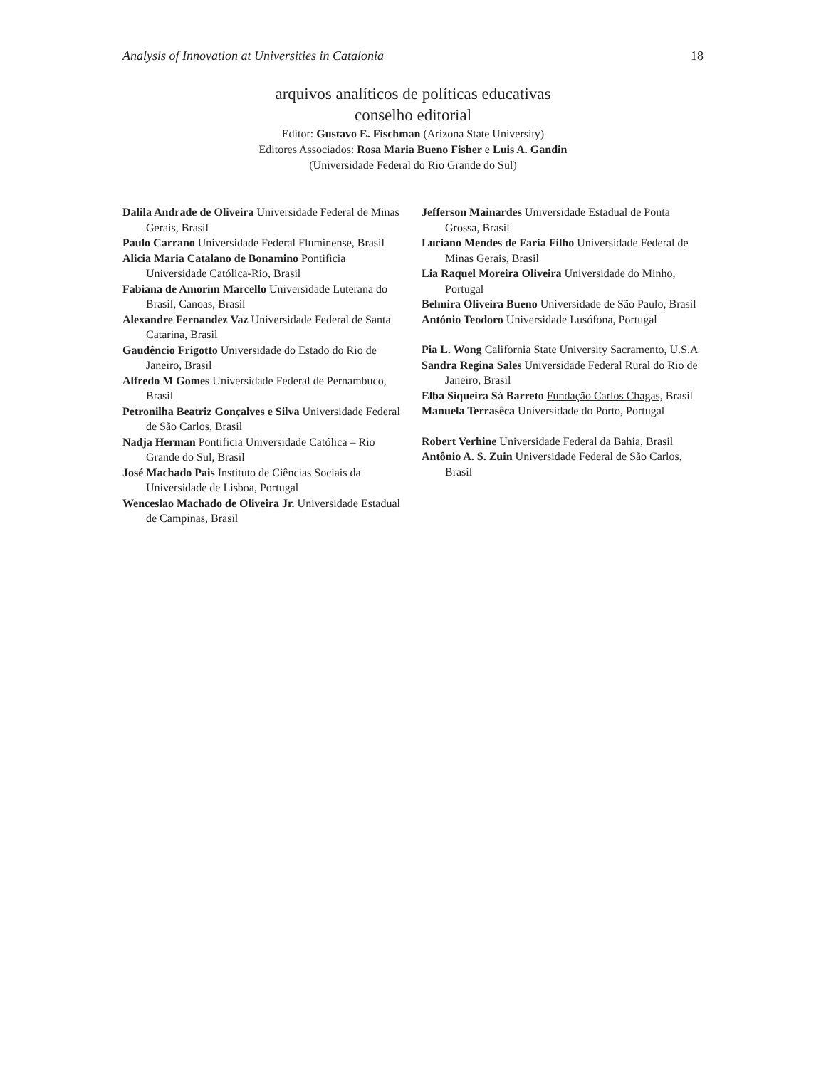Analysis of Innovation at Universities in Catalonia 18
arquivos analíticos de políticas educativas
conselho editorial
Editor: Gustavo E. Fischman (Arizona State University)
Editores Associados: Rosa Maria Bueno Fisher e Luis A. Gandin
(Universidade Federal do Rio Grande do Sul)
Dalila Andrade de Oliveira Universidade Federal de Minas Gerais, Brasil
Paulo Carrano Universidade Federal Fluminense, Brasil
Alicia Maria Catalano de Bonamino Pontificia Universidade Católica-Rio, Brasil
Fabiana de Amorim Marcello Universidade Luterana do Brasil, Canoas, Brasil
Alexandre Fernandez Vaz Universidade Federal de Santa Catarina, Brasil
Gaudêncio Frigotto Universidade do Estado do Rio de Janeiro, Brasil
Alfredo M Gomes Universidade Federal de Pernambuco, Brasil
Petronilha Beatriz Gonçalves e Silva Universidade Federal de São Carlos, Brasil
Nadja Herman Pontificia Universidade Católica – Rio Grande do Sul, Brasil
José Machado Pais Instituto de Ciências Sociais da Universidade de Lisboa, Portugal
Wenceslao Machado de Oliveira Jr. Universidade Estadual de Campinas, Brasil
Jefferson Mainardes Universidade Estadual de Ponta Grossa, Brasil
Luciano Mendes de Faria Filho Universidade Federal de Minas Gerais, Brasil
Lia Raquel Moreira Oliveira Universidade do Minho, Portugal
Belmira Oliveira Bueno Universidade de São Paulo, Brasil
António Teodoro Universidade Lusófona, Portugal
Pia L. Wong California State University Sacramento, U.S.A
Sandra Regina Sales Universidade Federal Rural do Rio de Janeiro, Brasil
Elba Siqueira Sá Barreto Fundação Carlos Chagas, Brasil
Manuela Terrasêca Universidade do Porto, Portugal
Robert Verhine Universidade Federal da Bahia, Brasil
Antônio A. S. Zuin Universidade Federal de São Carlos, Brasil